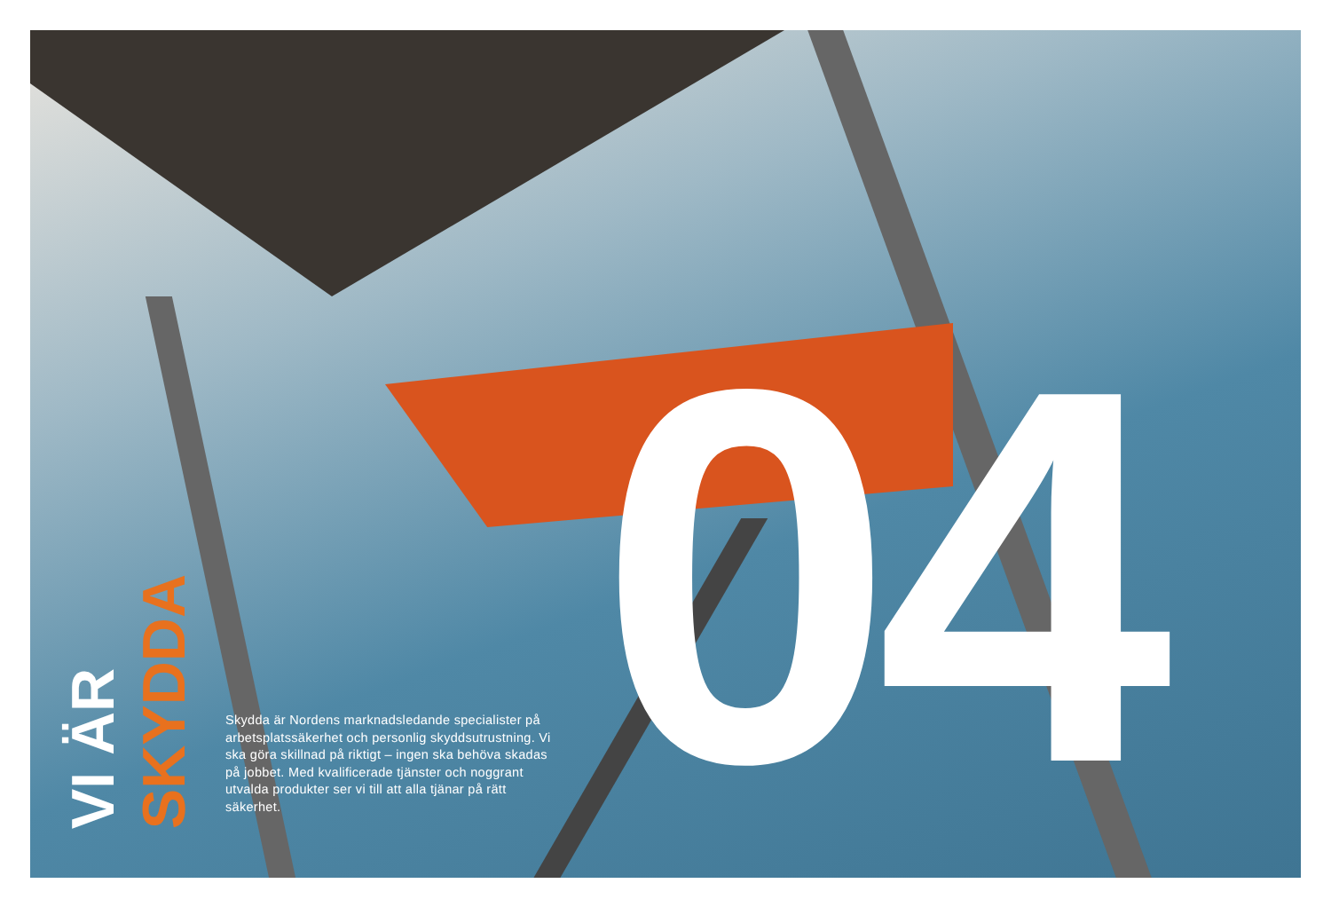VI ÄR
SKYDDA
Skydda är Nordens marknadsledande specialister på arbetsplatssäkerhet och personlig skyddsutrustning. Vi ska göra skillnad på riktigt – ingen ska behöva skadas på jobbet. Med kvalificerade tjänster och noggrant utvalda produkter ser vi till att alla tjänar på rätt säkerhet.
04